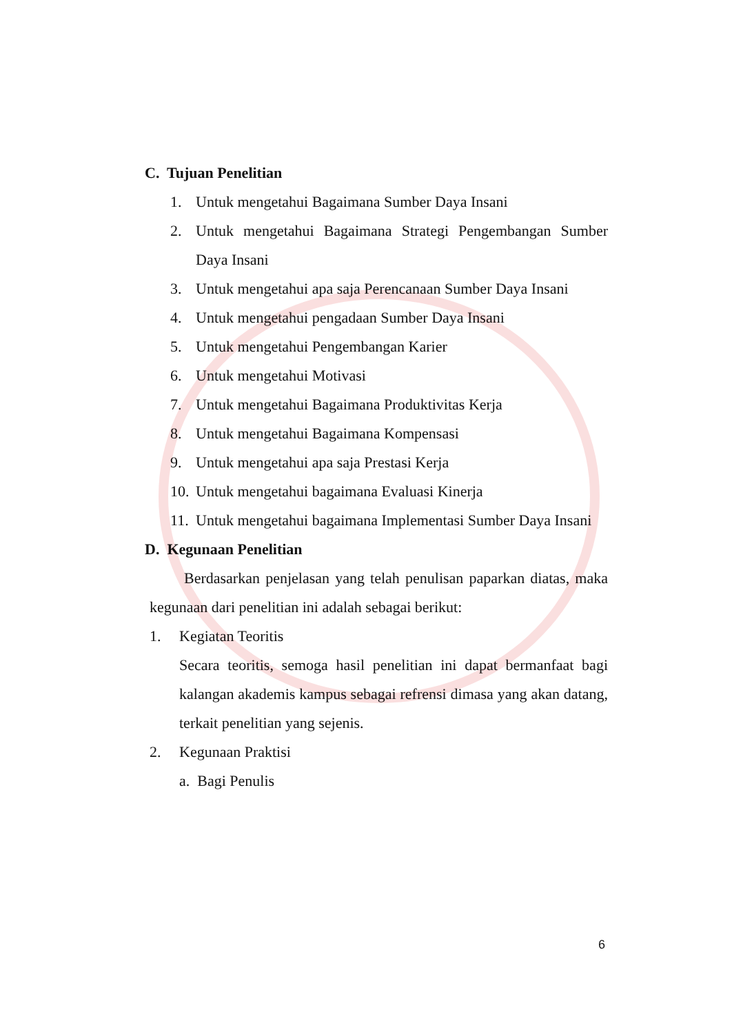C. Tujuan Penelitian
1. Untuk mengetahui Bagaimana Sumber Daya Insani
2. Untuk mengetahui Bagaimana Strategi Pengembangan Sumber Daya Insani
3. Untuk mengetahui apa saja Perencanaan Sumber Daya Insani
4. Untuk mengetahui pengadaan Sumber Daya Insani
5. Untuk mengetahui Pengembangan Karier
6. Untuk mengetahui Motivasi
7. Untuk mengetahui Bagaimana Produktivitas Kerja
8. Untuk mengetahui Bagaimana Kompensasi
9. Untuk mengetahui apa saja Prestasi Kerja
10. Untuk mengetahui bagaimana Evaluasi Kinerja
11. Untuk mengetahui bagaimana Implementasi Sumber Daya Insani
D. Kegunaan Penelitian
Berdasarkan penjelasan yang telah penulisan paparkan diatas, maka kegunaan dari penelitian ini adalah sebagai berikut:
1. Kegiatan Teoritis
Secara teoritis, semoga hasil penelitian ini dapat bermanfaat bagi kalangan akademis kampus sebagai refrensi dimasa yang akan datang, terkait penelitian yang sejenis.
2. Kegunaan Praktisi
a. Bagi Penulis
6